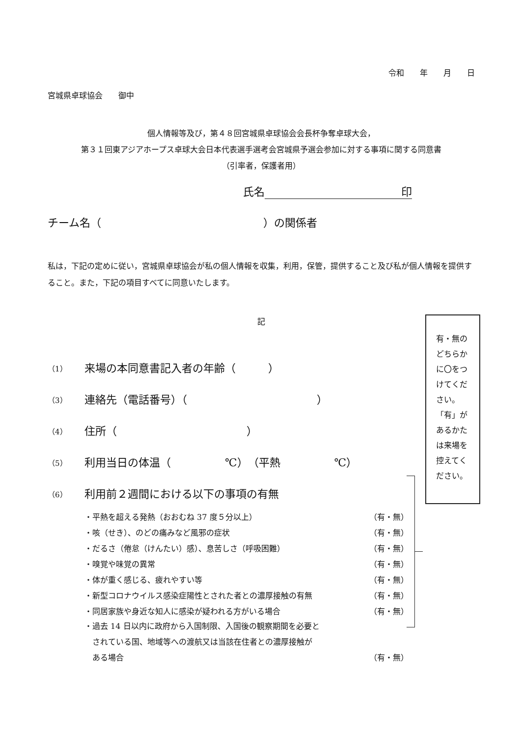令和　　年　　月　　日
宮城県卓球協会　　御中
個人情報等及び，第４８回宮城県卓球協会会長杯争奪卓球大会，
第３１回東アジアホープス卓球大会日本代表選手選考会宮城県予選会参加に対する事項に関する同意書
（引率者，保護者用）
氏名 印
チーム名（　　　　　　　　　　　　　　　）の関係者
私は，下記の定めに従い，宮城県卓球協会が私の個人情報を収集，利用，保管，提供すること及び私が個人情報を提供すること。また，下記の項目すべてに同意いたします。
記
（1） 来場の本同意書記入者の年齢（　　　）
（3） 連絡先（電話番号）（　　　　　　　　　　　　）
（4） 住所（　　　　　　　　　　　　）
（5） 利用当日の体温（　　　　　℃）　（平熱　　　　　℃）
（6） 利用前２週間における以下の事項の有無
・平熱を超える発熱（おおむね 37 度５分以上） （有・無）
・咳（せき）、のどの痛みなど風邪の症状 （有・無）
・だるさ（倦怠（けんたい）感）、息苦しさ（呼吸困難） （有・無）
・嗅覚や味覚の異常 （有・無）
・体が重く感じる、疲れやすい等 （有・無）
・新型コロナウイルス感染症陽性とされた者との濃厚接触の有無 （有・無）
・同居家族や身近な知人に感染が疑われる方がいる場合 （有・無）
・過去 14 日以内に政府から入国制限、入国後の観察期間を必要と
　されている国、地域等への渡航又は当該在住者との濃厚接触が
　ある場合 （有・無）
有・無の
どちらか
に〇をつ
けてくだ
さい。
「有」が
あるかた
は来場を
控えてく
ださい。